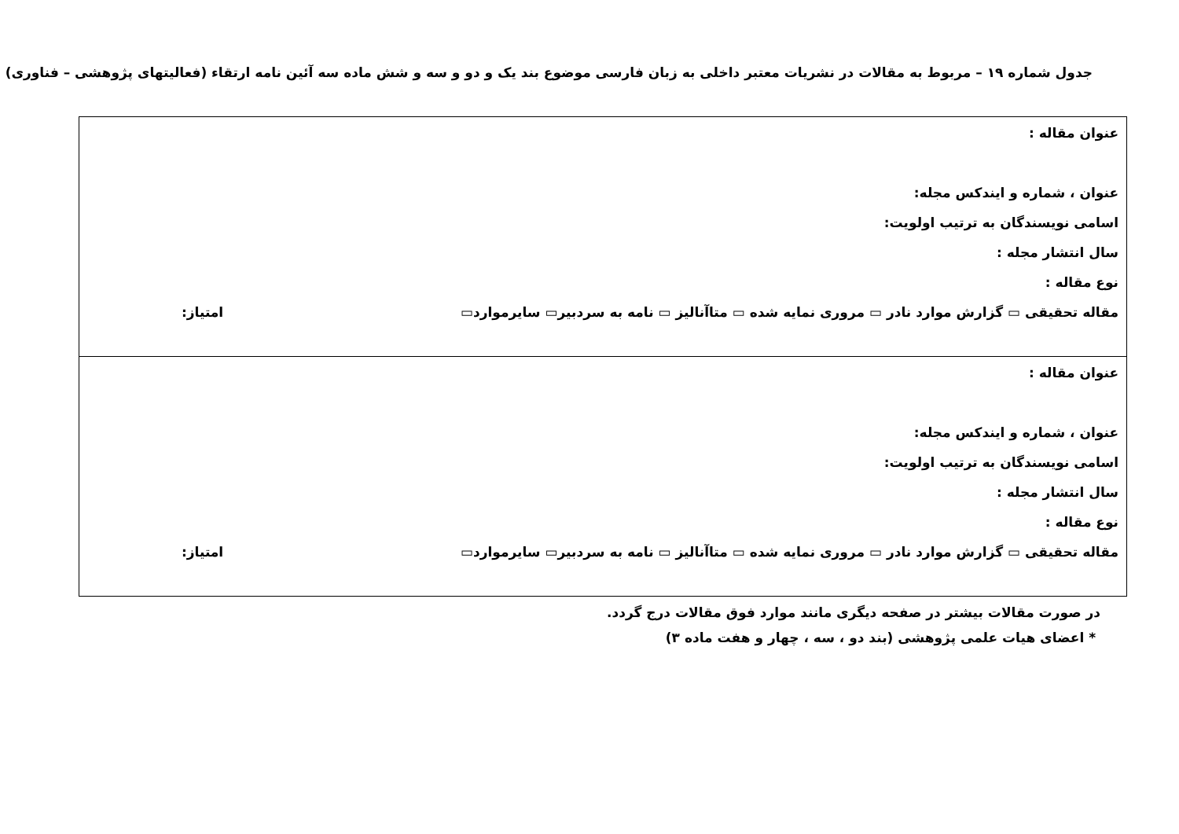جدول شماره ۱۹ – مربوط به مقالات در نشریات معتبر داخلی به زبان فارسی موضوع بند یک و دو و سه و شش ماده سه آئین نامه ارتقاء (فعالیتهای پژوهشی – فناوری)
| عنوان مقاله : عنوان ، شماره و ایندکس مجله: اسامی نویسندگان به ترتیب اولویت: سال انتشار مجله : نوع مقاله : مقاله تحقیقی ▭ گزارش موارد نادر ▭ مروری نمایه شده ▭ متاآنالیز ▭ نامه به سردبیر▭ سایرموارد▭ امتیاز: |
| عنوان مقاله : عنوان ، شماره و ایندکس مجله: اسامی نویسندگان به ترتیب اولویت: سال انتشار مجله : نوع مقاله : مقاله تحقیقی ▭ گزارش موارد نادر ▭ مروری نمایه شده ▭ متاآنالیز ▭ نامه به سردبیر▭ سایرموارد▭ امتیاز: |
در صورت مقالات بیشتر در صفحه دیگری مانند موارد فوق مقالات درج گردد.
* اعضای هیات علمی پژوهشی (بند دو ، سه ، چهار و هفت ماده ۳)